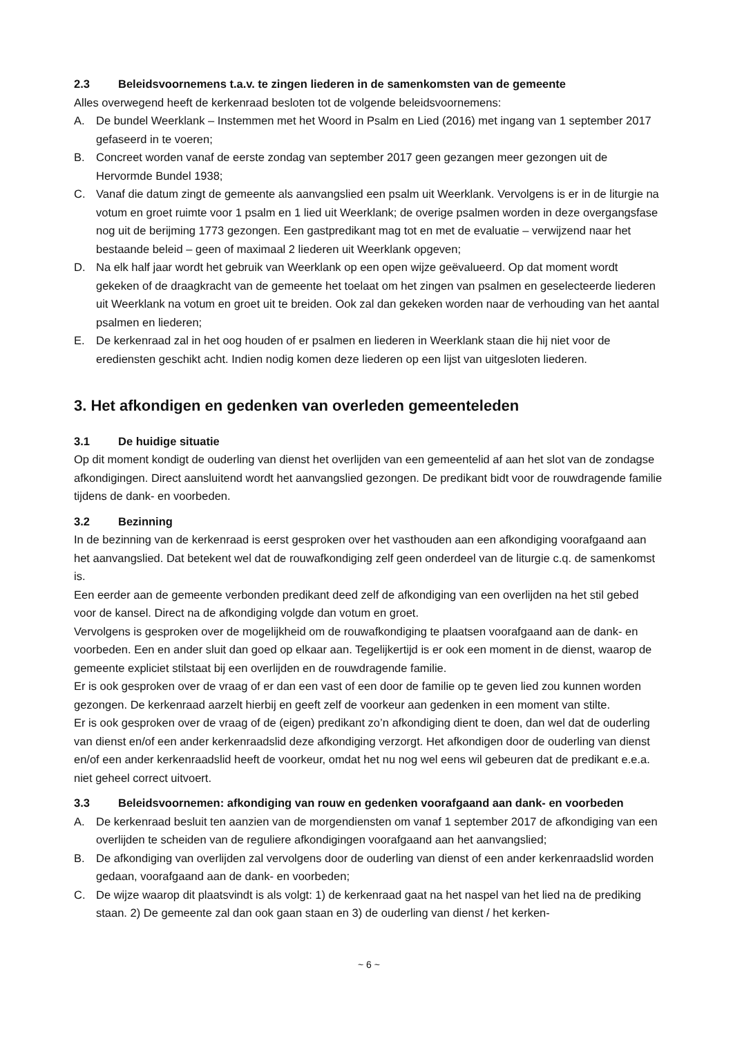2.3 Beleidsvoornemens t.a.v. te zingen liederen in de samenkomsten van de gemeente
Alles overwegend heeft de kerkenraad besloten tot de volgende beleidsvoornemens:
A. De bundel Weerklank – Instemmen met het Woord in Psalm en Lied (2016) met ingang van 1 september 2017 gefaseerd in te voeren;
B. Concreet worden vanaf de eerste zondag van september 2017 geen gezangen meer gezongen uit de Hervormde Bundel 1938;
C. Vanaf die datum zingt de gemeente als aanvangslied een psalm uit Weerklank. Vervolgens is er in de liturgie na votum en groet ruimte voor 1 psalm en 1 lied uit Weerklank; de overige psalmen worden in deze overgangsfase nog uit de berijming 1773 gezongen. Een gastpredikant mag tot en met de evaluatie – verwijzend naar het bestaande beleid – geen of maximaal 2 liederen uit Weerklank opgeven;
D. Na elk half jaar wordt het gebruik van Weerklank op een open wijze geëvalueerd. Op dat moment wordt gekeken of de draagkracht van de gemeente het toelaat om het zingen van psalmen en geselecteerde liederen uit Weerklank na votum en groet uit te breiden. Ook zal dan gekeken worden naar de verhouding van het aantal psalmen en liederen;
E. De kerkenraad zal in het oog houden of er psalmen en liederen in Weerklank staan die hij niet voor de erediensten geschikt acht. Indien nodig komen deze liederen op een lijst van uitgesloten liederen.
3. Het afkondigen en gedenken van overleden gemeenteleden
3.1 De huidige situatie
Op dit moment kondigt de ouderling van dienst het overlijden van een gemeentelid af aan het slot van de zondagse afkondigingen. Direct aansluitend wordt het aanvangslied gezongen. De predikant bidt voor de rouwdragende familie tijdens de dank- en voorbeden.
3.2 Bezinning
In de bezinning van de kerkenraad is eerst gesproken over het vasthouden aan een afkondiging voorafgaand aan het aanvangslied. Dat betekent wel dat de rouwafkondiging zelf geen onderdeel van de liturgie c.q. de samenkomst is.
Een eerder aan de gemeente verbonden predikant deed zelf de afkondiging van een overlijden na het stil gebed voor de kansel. Direct na de afkondiging volgde dan votum en groet.
Vervolgens is gesproken over de mogelijkheid om de rouwafkondiging te plaatsen voorafgaand aan de dank- en voorbeden. Een en ander sluit dan goed op elkaar aan. Tegelijkertijd is er ook een moment in de dienst, waarop de gemeente expliciet stilstaat bij een overlijden en de rouwdragende familie.
Er is ook gesproken over de vraag of er dan een vast of een door de familie op te geven lied zou kunnen worden gezongen. De kerkenraad aarzelt hierbij en geeft zelf de voorkeur aan gedenken in een moment van stilte.
Er is ook gesproken over de vraag of de (eigen) predikant zo’n afkondiging dient te doen, dan wel dat de ouderling van dienst en/of een ander kerkenraadslid deze afkondiging verzorgt. Het afkondigen door de ouderling van dienst en/of een ander kerkenraadslid heeft de voorkeur, omdat het nu nog wel eens wil gebeuren dat de predikant e.e.a. niet geheel correct uitvoert.
3.3 Beleidsvoornemen: afkondiging van rouw en gedenken voorafgaand aan dank- en voorbeden
A. De kerkenraad besluit ten aanzien van de morgendiensten om vanaf 1 september 2017 de afkondiging van een overlijden te scheiden van de reguliere afkondigingen voorafgaand aan het aanvangslied;
B. De afkondiging van overlijden zal vervolgens door de ouderling van dienst of een ander kerkenraadslid worden gedaan, voorafgaand aan de dank- en voorbeden;
C. De wijze waarop dit plaatsvindt is als volgt: 1) de kerkenraad gaat na het naspel van het lied na de prediking staan. 2) De gemeente zal dan ook gaan staan en 3) de ouderling van dienst / het kerken-
~ 6 ~